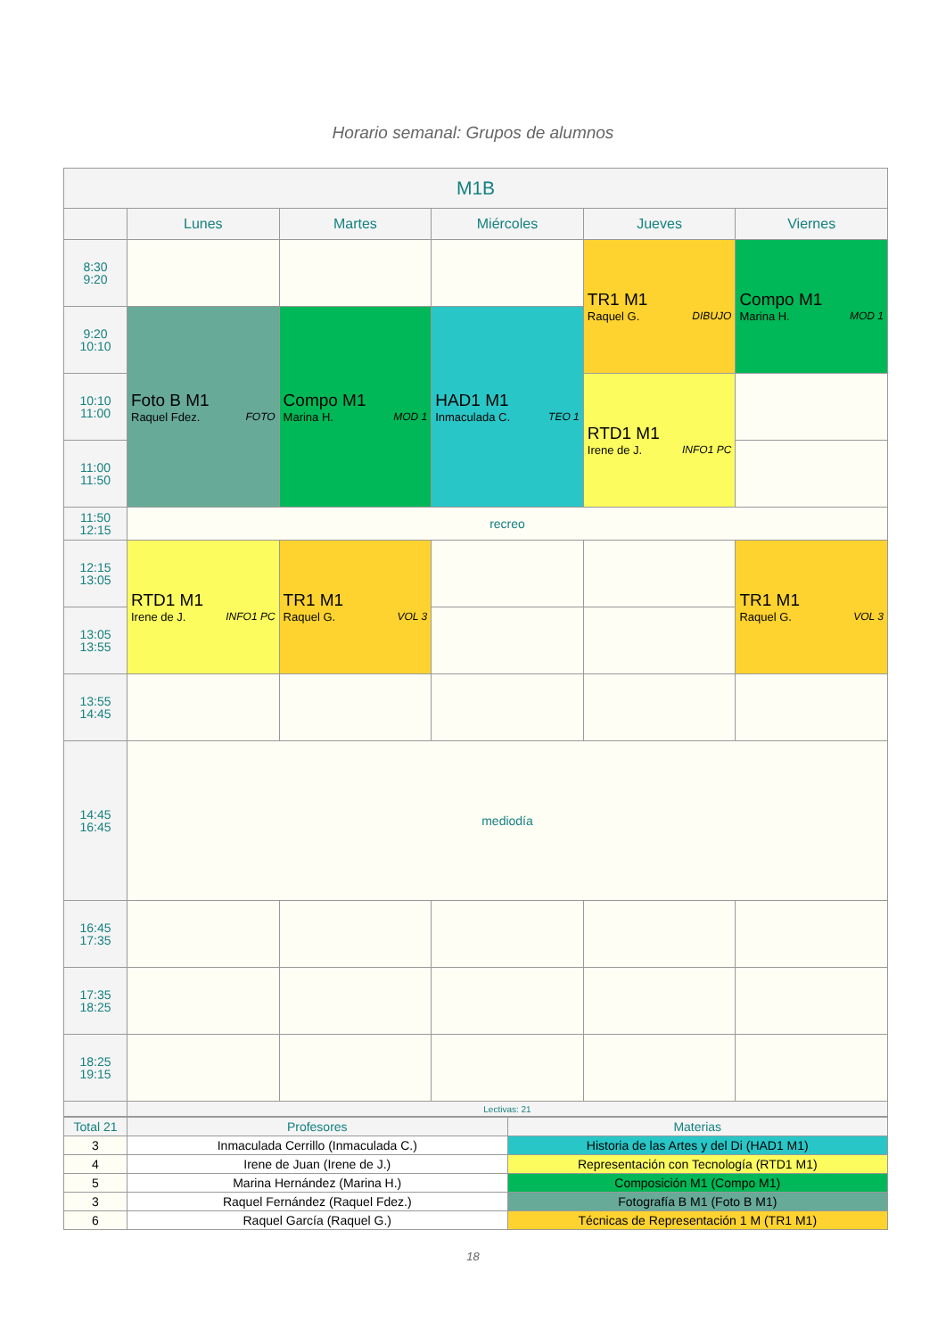Horario semanal: Grupos de alumnos
| M1B | | | | | |
| --- | --- | --- | --- | --- | --- |
| | Lunes | Martes | Miércoles | Jueves | Viernes |
| 8:30 9:20 | | | | TR1 M1 Raquel G. DIBUJO | Compo M1 Marina H. MOD 1 |
| 9:20 10:10 | Foto B M1 Raquel Fdez. FOTO | Compo M1 Marina H. MOD 1 | HAD1 M1 Inmaculada C. TEO 1 | | |
| 10:10 11:00 | | | | RTD1 M1 Irene de J. INFO1 PC | |
| 11:00 11:50 | | | | | |
| 11:50 12:15 | recreo | | | | |
| 12:15 13:05 | RTD1 M1 Irene de J. INFO1 PC | TR1 M1 Raquel G. VOL 3 | | | TR1 M1 Raquel G. VOL 3 |
| 13:05 13:55 | | | | | |
| 13:55 14:45 | | | | | |
| 14:45 16:45 | mediodía | | | | |
| 16:45 17:35 | | | | | |
| 17:35 18:25 | | | | | |
| 18:25 19:15 | | | | | |
| | Lectivas: 21 | | | | |
| Total 21 | Profesores | Materias |
| 3 | Inmaculada Cerrillo (Inmaculada C.) | Historia de las Artes y del Di (HAD1 M1) |
| 4 | Irene de Juan (Irene de J.) | Representación con Tecnología (RTD1 M1) |
| 5 | Marina Hernández (Marina H.) | Composición M1 (Compo M1) |
| 3 | Raquel Fernández (Raquel Fdez.) | Fotografía B M1 (Foto B M1) |
| 6 | Raquel García (Raquel G.) | Técnicas de Representación 1 M (TR1 M1) |
18